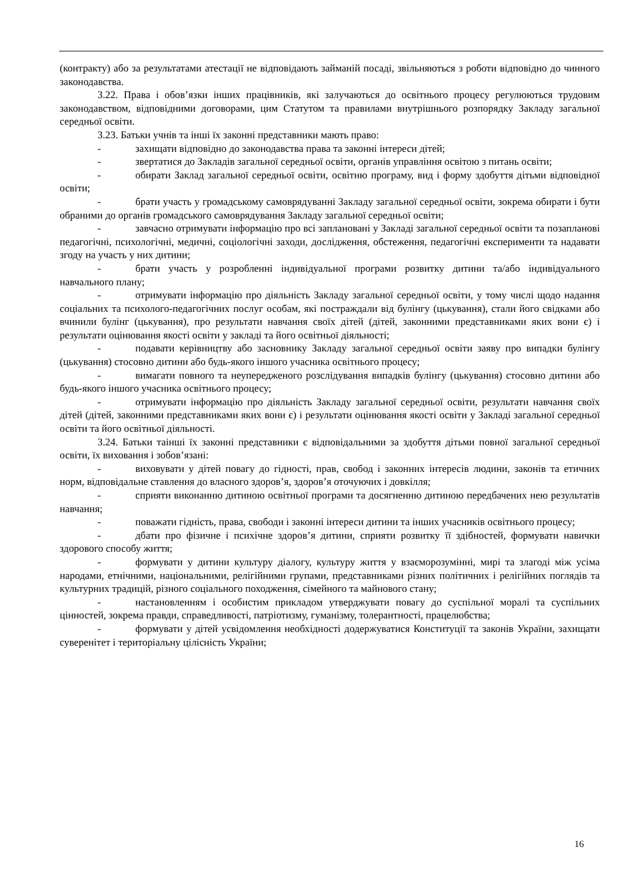(контракту) або за результатами атестації не відповідають займаній посаді, звільняються з роботи відповідно до чинного законодавства.
3.22. Права і обов’язки інших працівників, які залучаються до освітнього процесу регулюються трудовим законодавством, відповідними договорами, цим Статутом та правилами внутрішнього розпорядку Закладу загальної середньої освіти.
3.23. Батьки учнів та інші їх законні представники мають право:
- захищати відповідно до законодавства права та законні інтереси дітей;
- звертатися до Закладів загальної середньої освіти, органів управління освітою з питань освіти;
- обирати Заклад загальної середньої освіти, освітню програму, вид і форму здобуття дітьми відповідної освіти;
- брати участь у громадському самоврядуванні Закладу загальної середньої освіти, зокрема обирати і бути обраними до органів громадського самоврядування Закладу загальної середньої освіти;
- завчасно отримувати інформацію про всі заплановані у Закладі загальної середньої освіти та позапланові педагогічні, психологічні, медичні, соціологічні заходи, дослідження, обстеження, педагогічні експерименти та надавати згоду на участь у них дитини;
- брати участь у розробленні індивідуальної програми розвитку дитини та/або індивідуального навчального плану;
- отримувати інформацію про діяльність Закладу загальної середньої освіти, у тому числі щодо надання соціальних та психолого-педагогічних послуг особам, які постраждали від булінгу (цькування), стали його свідками або вчинили булінг (цькування), про результати навчання своїх дітей (дітей, законними представниками яких вони є) і результати оцінювання якості освіти у закладі та його освітньої діяльності;
- подавати керівництву або засновнику Закладу загальної середньої освіти заяву про випадки булінгу (цькування) стосовно дитини або будь-якого іншого учасника освітнього процесу;
- вимагати повного та неупередженого розслідування випадків булінгу (цькування) стосовно дитини або будь-якого іншого учасника освітнього процесу;
- отримувати інформацію про діяльність Закладу загальної середньої освіти, результати навчання своїх дітей (дітей, законними представниками яких вони є) і результати оцінювання якості освіти у Закладі загальної середньої освіти та його освітньої діяльності.
3.24. Батьки таінші їх законні представники є відповідальними за здобуття дітьми повної загальної середньої освіти, їх виховання і зобов’язані:
- виховувати у дітей повагу до гідності, прав, свобод і законних інтересів людини, законів та етичних норм, відповідальне ставлення до власного здоров’я, здоров’я оточуючих і довкілля;
- сприяти виконанню дитиною освітньої програми та досягненню дитиною передбачених нею результатів навчання;
- поважати гідність, права, свободи і законні інтереси дитини та інших учасників освітнього процесу;
- дбати про фізичне і психічне здоров’я дитини, сприяти розвитку її здібностей, формувати навички здорового способу життя;
- формувати у дитини культуру діалогу, культуру життя у взаєморозумінні, мирі та злагоді між усіма народами, етнічними, національними, релігійними групами, представниками різних політичних і релігійних поглядів та культурних традицій, різного соціального походження, сімейного та майнового стану;
- настановленням і особистим прикладом утверджувати повагу до суспільної моралі та суспільних цінностей, зокрема правди, справедливості, патріотизму, гуманізму, толерантності, працелюбства;
- формувати у дітей усвідомлення необхідності додержуватися Конституції та законів України, захищати суверенітет і територіальну цілісність України;
16